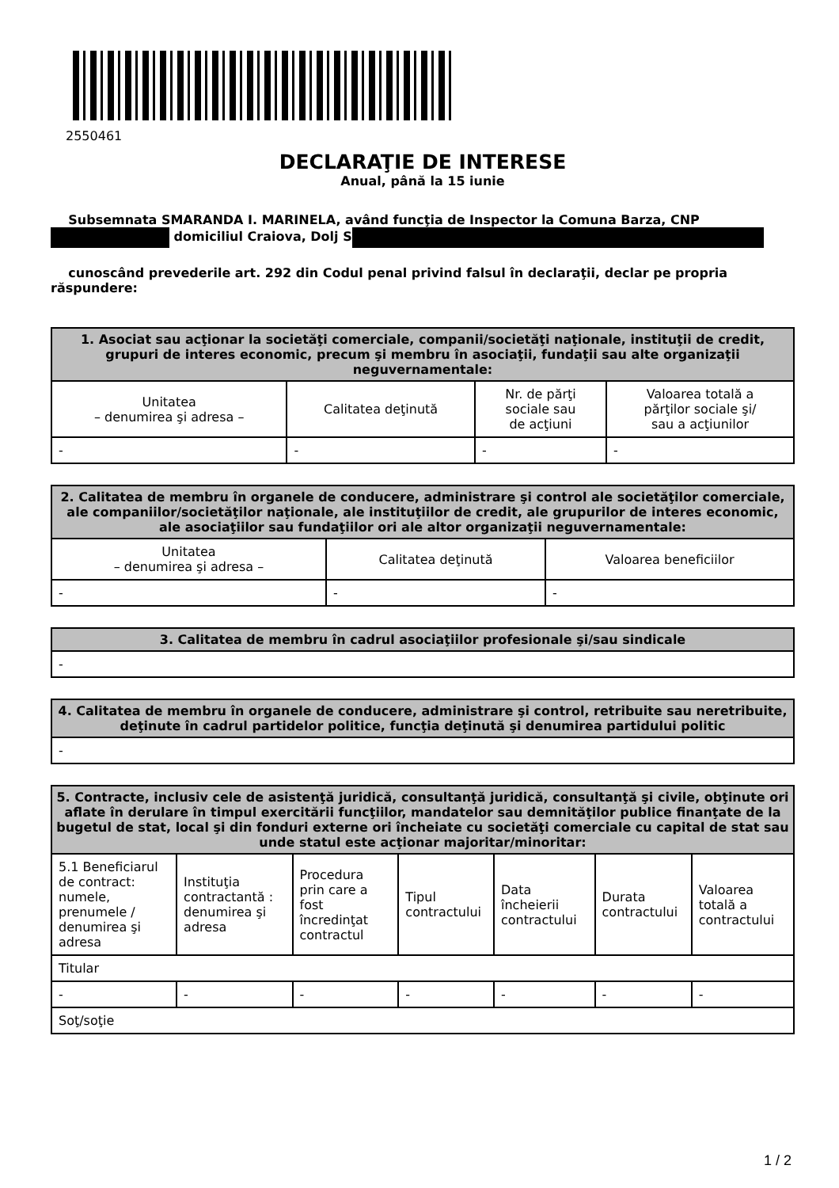2550461
DECLARAŢIE DE INTERESE
Anual, până la 15 iunie
Subsemnata SMARANDA I. MARINELA, având funcţia de Inspector la Comuna Barza, CNP domiciliul Craiova, Dolj S
cunoscând prevederile art. 292 din Codul penal privind falsul în declaraţii, declar pe propria răspundere:
| 1. Asociat sau acţionar la societăţi comerciale, companii/societăţi naţionale, instituţii de credit, grupuri de interes economic, precum şi membru în asociaţii, fundaţii sau alte organizaţii neguvernamentale: | | | |
| --- | --- | --- | --- |
| Unitatea – denumirea şi adresa – | Calitatea deţinută | Nr. de părţi sociale sau de acţiuni | Valoarea totală a părţilor sociale şi/ sau a acţiunilor |
| - | - | - | - |
| 2. Calitatea de membru în organele de conducere, administrare şi control ale societăţilor comerciale, ale companiilor/societăţilor naţionale, ale instituţiilor de credit, ale grupurilor de interes economic, ale asociaţiilor sau fundaţiilor ori ale altor organizaţii neguvernamentale: | | |
| --- | --- | --- |
| Unitatea – denumirea şi adresa – | Calitatea deţinută | Valoarea beneficiilor |
| - | - | - |
| 3. Calitatea de membru în cadrul asociaţiilor profesionale şi/sau sindicale |
| --- |
| - |
| 4. Calitatea de membru în organele de conducere, administrare şi control, retribuite sau neretribuite, deţinute în cadrul partidelor politice, funcţia deţinută şi denumirea partidului politic |
| --- |
| - |
| 5. Contracte, inclusiv cele de asistenţă juridică, consultanţă juridică, consultanţă şi civile, obţinute ori aflate în derulare în timpul exercitării funcţiilor, mandatelor sau demnităţilor publice finanţate de la bugetul de stat, local şi din fonduri externe ori încheiate cu societăţi comerciale cu capital de stat sau unde statul este acţionar majoritar/minoritar: | | | | | | |
| --- | --- | --- | --- | --- | --- | --- |
| 5.1 Beneficiarul de contract: numele, prenumele / denumirea şi adresa | Instituţia contractantă : denumirea şi adresa | Procedura prin care a fost încredinţat contractul | Tipul contractului | Data încheierii contractului | Durata contractului | Valoarea totală a contractului |
| Titular | | | | | | |
| - | - | - | - | - | - | - |
| Soţ/soţie | | | | | | |
1 / 2